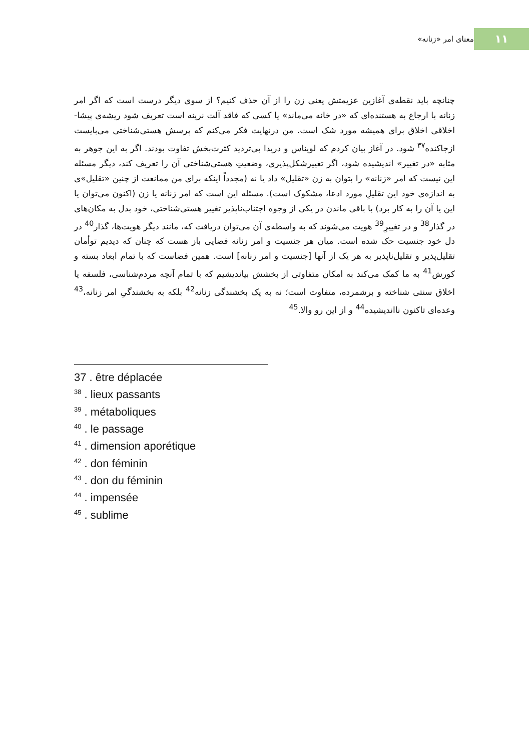۱۱
معنای امر «زنانه»
چنانچه باید نقطه‌ی آغازین عزیمتش یعنی زن را از آن حذف کنیم؟ از سوی دیگر درست است که اگر امر زنانه با ارجاع به هستنده‌ای که «در خانه می‌ماند» یا کسی که فاقد آلت نرینه است تعریف شود ریشه‌ی پیشا-اخلاقی اخلاق برای همیشه مورد شک است. من درنهایت فکر می‌کنم که پرسش هستی‌شناختی می‌بایست ازجاکنده<sup>۳۷</sup> شود. در آغاز بیان کردم که لویناس و دریدا بی‌تردید کثرت‌بخش تفاوت بودند. اگر به این جوهر به مثابه «در تغییر» اندیشیده شود، اگر تغییرشکل‌پذیری، وضعیتِ هستی‌شناختی آن را تعریف کند، دیگر مسئله این نیست که امر «زنانه» را بتوان به زن «تقلیل» داد یا نه (مجدداً اینکه برای من ممانعت از چنین «تقلیل»ی به اندازه‌ی خود این تقلیلِ مورد ادعا، مشکوک است). مسئله این است که امر زنانه یا زن (اکنون می‌توان یا این یا آن را به کار برد) با باقی ماندن در یکی از وجوه اجتناب‌ناپذیر تغییر هستی‌شناختی، خود بدل به مکان‌های در گذار<sup>38</sup> و در تغییرِ<sup>39</sup> هویت می‌شوند که به واسطه‌ی آن می‌توان دریافت که، مانند دیگر هویت‌ها، گذار<sup>40</sup> در دل خود جنسیت حک شده است. میان هر جنسیت و امر زنانه فضایی باز هست که چنان که دیدیم توأمان تقلیل‌پذیر و تقلیل‌ناپذیر به هر یک از آنها [جنسیت و امر زنانه] است. همین فضاست که با تمام ابعاد بسته و کورش<sup>41</sup> به ما کمک می‌کند به امکان متفاوتی از بخشش بیاندیشیم که با تمام آنچه مردم‌شناسی، فلسفه یا اخلاق سنتی شناخته و برشمرده، متفاوت است؛ نه به یک بخشندگی زنانه<sup>42</sup> بلکه به بخشندگیِ امر زنانه،<sup>43</sup> وعده‌ای تاکنون نااندیشیده<sup>44</sup> و از این رو والا.<sup>45</sup>
37 . être déplacée
<sup>38</sup> . lieux passants
<sup>39</sup> . métaboliques
<sup>40</sup> . le passage
<sup>41</sup> . dimension aporétique
<sup>42</sup> . don féminin
<sup>43</sup> . don du féminin
<sup>44</sup> . impensée
<sup>45</sup> . sublime